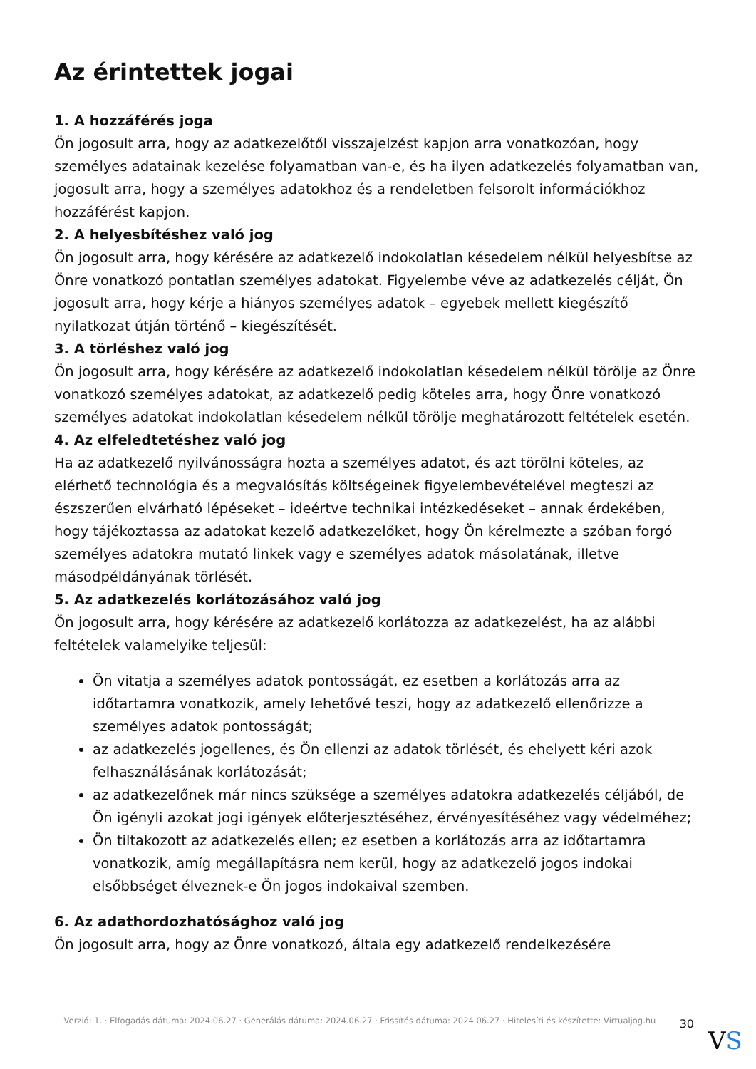Az érintettek jogai
1. A hozzáférés joga
Ön jogosult arra, hogy az adatkezelőtől visszajelzést kapjon arra vonatkozóan, hogy személyes adatainak kezelése folyamatban van-e, és ha ilyen adatkezelés folyamatban van, jogosult arra, hogy a személyes adatokhoz és a rendeletben felsorolt információkhoz hozzáférést kapjon.
2. A helyesbítéshez való jog
Ön jogosult arra, hogy kérésére az adatkezelő indokolatlan késedelem nélkül helyesbítse az Önre vonatkozó pontatlan személyes adatokat. Figyelembe véve az adatkezelés célját, Ön jogosult arra, hogy kérje a hiányos személyes adatok – egyebek mellett kiegészítő nyilatkozat útján történő – kiegészítését.
3. A törléshez való jog
Ön jogosult arra, hogy kérésére az adatkezelő indokolatlan késedelem nélkül törölje az Önre vonatkozó személyes adatokat, az adatkezelő pedig köteles arra, hogy Önre vonatkozó személyes adatokat indokolatlan késedelem nélkül törölje meghatározott feltételek esetén.
4. Az elfeledtetéshez való jog
Ha az adatkezelő nyilvánosságra hozta a személyes adatot, és azt törölni köteles, az elérhető technológia és a megvalósítás költségeinek figyelembevételével megteszi az észszerűen elvárható lépéseket – ideértve technikai intézkedéseket – annak érdekében, hogy tájékoztassa az adatokat kezelő adatkezelőket, hogy Ön kérelmezte a szóban forgó személyes adatokra mutató linkek vagy e személyes adatok másolatának, illetve másodpéldányának törlését.
5. Az adatkezelés korlátozásához való jog
Ön jogosult arra, hogy kérésére az adatkezelő korlátozza az adatkezelést, ha az alábbi feltételek valamelyike teljesül:
Ön vitatja a személyes adatok pontosságát, ez esetben a korlátozás arra az időtartamra vonatkozik, amely lehetővé teszi, hogy az adatkezelő ellenőrizze a személyes adatok pontosságát;
az adatkezelés jogellenes, és Ön ellenzi az adatok törlését, és ehelyett kéri azok felhasználásának korlátozását;
az adatkezelőnek már nincs szüksége a személyes adatokra adatkezelés céljából, de Ön igényli azokat jogi igények előterjesztéséhez, érvényesítéséhez vagy védelméhez;
Ön tiltakozott az adatkezelés ellen; ez esetben a korlátozás arra az időtartamra vonatkozik, amíg megállapításra nem kerül, hogy az adatkezelő jogos indokai elsőbbséget élveznek-e Ön jogos indokaival szemben.
6. Az adathordozhatósághoz való jog
Ön jogosult arra, hogy az Önre vonatkozó, általa egy adatkezelő rendelkezésére
Verzió: 1. · Elfogadás dátuma: 2024.06.27 · Generálás dátuma: 2024.06.27 · Frissítés dátuma: 2024.06.27 · Hitelesíti és készítette: Virtualjog.hu
30
VS